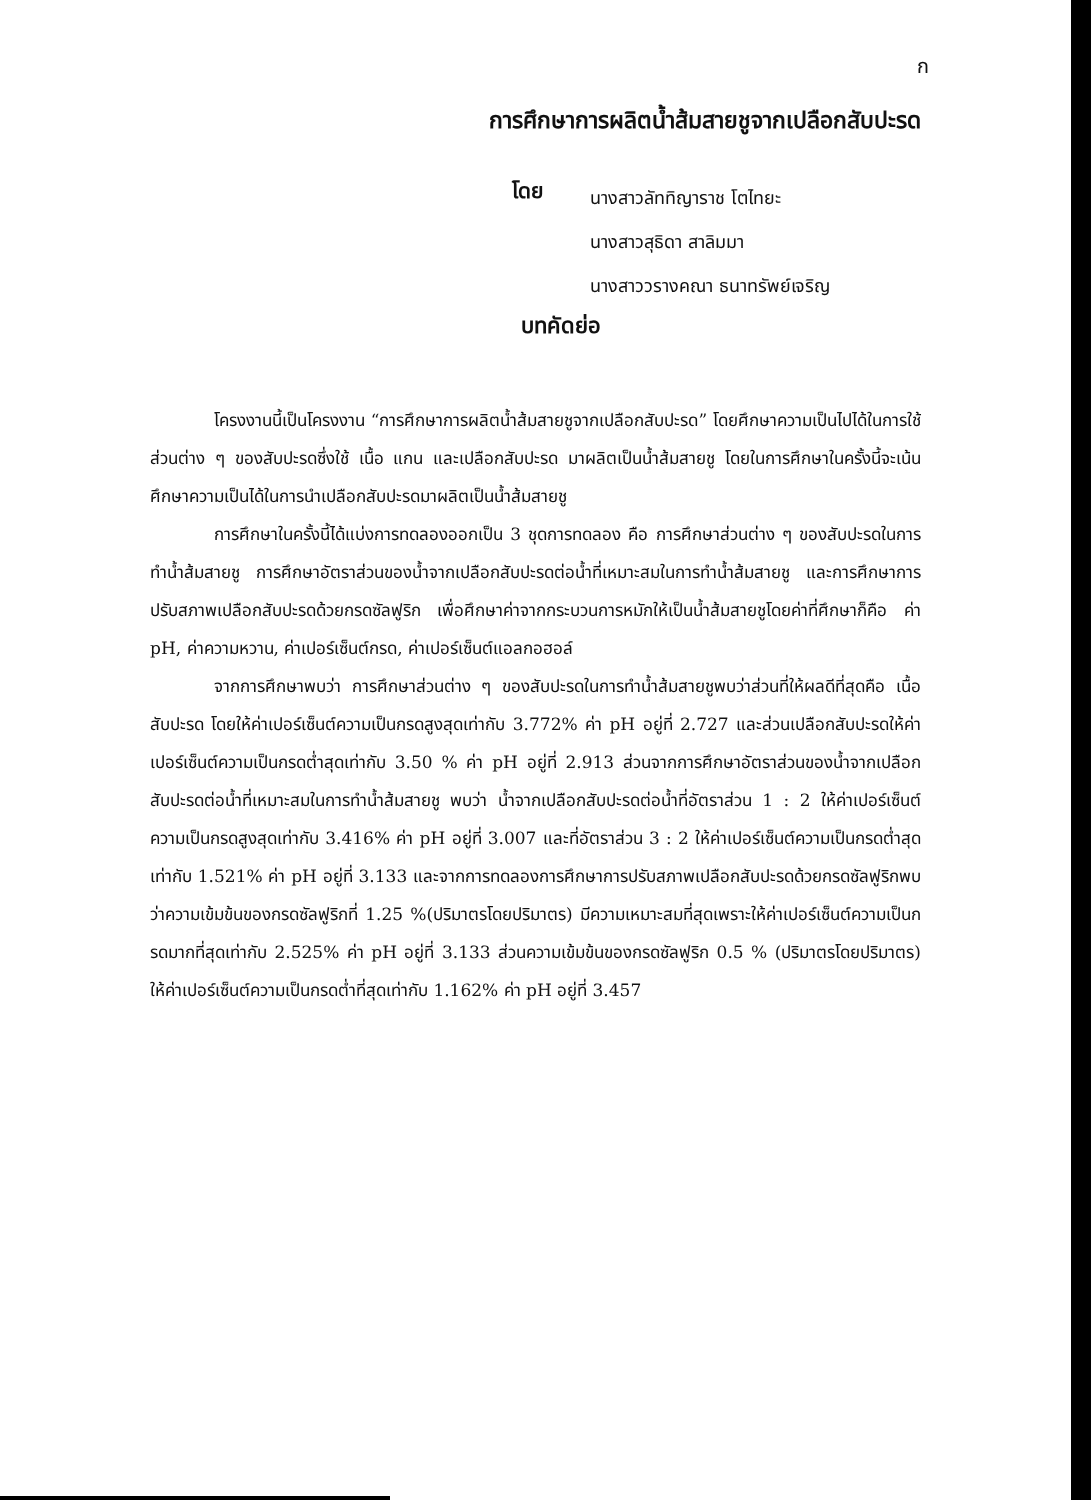ก
การศึกษาการผลิตน้ำส้มสายชูจากเปลือกสับปะรด
โดย
นางสาวลัททิญาราช โตไทยะ
นางสาวสุธิดา สาลิมมา
นางสาววรางคณา ธนาทรัพย์เจริญ
บทคัดย่อ
โครงงานนี้เป็นโครงงาน “การศึกษาการผลิตน้ำส้มสายชูจากเปลือกสับปะรด” โดยศึกษาความเป็นไปได้ในการใช้ส่วนต่าง ๆ ของสับปะรดซึ่งใช้ เนื้อ แกน และเปลือกสับปะรด มาผลิตเป็นน้ำส้มสายชู โดยในการศึกษาในครั้งนี้จะเน้นศึกษาความเป็นได้ในการนำเปลือกสับปะรดมาผลิตเป็นน้ำส้มสายชู
การศึกษาในครั้งนี้ได้แบ่งการทดลองออกเป็น 3 ชุดการทดลอง คือ การศึกษาส่วนต่าง ๆ ของสับปะรดในการทำน้ำส้มสายชู การศึกษาอัตราส่วนของน้ำจากเปลือกสับปะรดต่อน้ำที่เหมาะสมในการทำน้ำส้มสายชู และการศึกษาการปรับสภาพเปลือกสับปะรดด้วยกรดซัลฟูริก เพื่อศึกษาค่าจากกระบวนการหมักให้เป็นน้ำส้มสายชูโดยค่าที่ศึกษาก็คือ ค่า pH, ค่าความหวาน, ค่าเปอร์เซ็นต์กรด, ค่าเปอร์เซ็นต์แอลกอฮอล์
จากการศึกษาพบว่า การศึกษาส่วนต่าง ๆ ของสับปะรดในการทำน้ำส้มสายชูพบว่าส่วนที่ให้ผลดีที่สุดคือ เนื้อสับปะรด โดยให้ค่าเปอร์เซ็นต์ความเป็นกรดสูงสุดเท่ากับ 3.772% ค่า pH อยู่ที่ 2.727 และส่วนเปลือกสับปะรดให้ค่าเปอร์เซ็นต์ความเป็นกรดต่ำสุดเท่ากับ 3.50 % ค่า pH อยู่ที่ 2.913 ส่วนจากการศึกษาอัตราส่วนของน้ำจากเปลือกสับปะรดต่อน้ำที่เหมาะสมในการทำน้ำส้มสายชู พบว่า น้ำจากเปลือกสับปะรดต่อน้ำที่อัตราส่วน 1 : 2 ให้ค่าเปอร์เซ็นต์ความเป็นกรดสูงสุดเท่ากับ 3.416% ค่า pH อยู่ที่ 3.007 และที่อัตราส่วน 3 : 2 ให้ค่าเปอร์เซ็นต์ความเป็นกรดต่ำสุดเท่ากับ 1.521% ค่า pH อยู่ที่ 3.133 และจากการทดลองการศึกษาการปรับสภาพเปลือกสับปะรดด้วยกรดซัลฟูริกพบว่าความเข้มข้นของกรดซัลฟูริกที่ 1.25 %(ปริมาตรโดยปริมาตร) มีความเหมาะสมที่สุดเพราะให้ค่าเปอร์เซ็นต์ความเป็นกรดมากที่สุดเท่ากับ 2.525% ค่า pH อยู่ที่ 3.133 ส่วนความเข้มข้นของกรดซัลฟูริก 0.5 % (ปริมาตรโดยปริมาตร) ให้ค่าเปอร์เซ็นต์ความเป็นกรดต่ำที่สุดเท่ากับ 1.162% ค่า pH อยู่ที่ 3.457